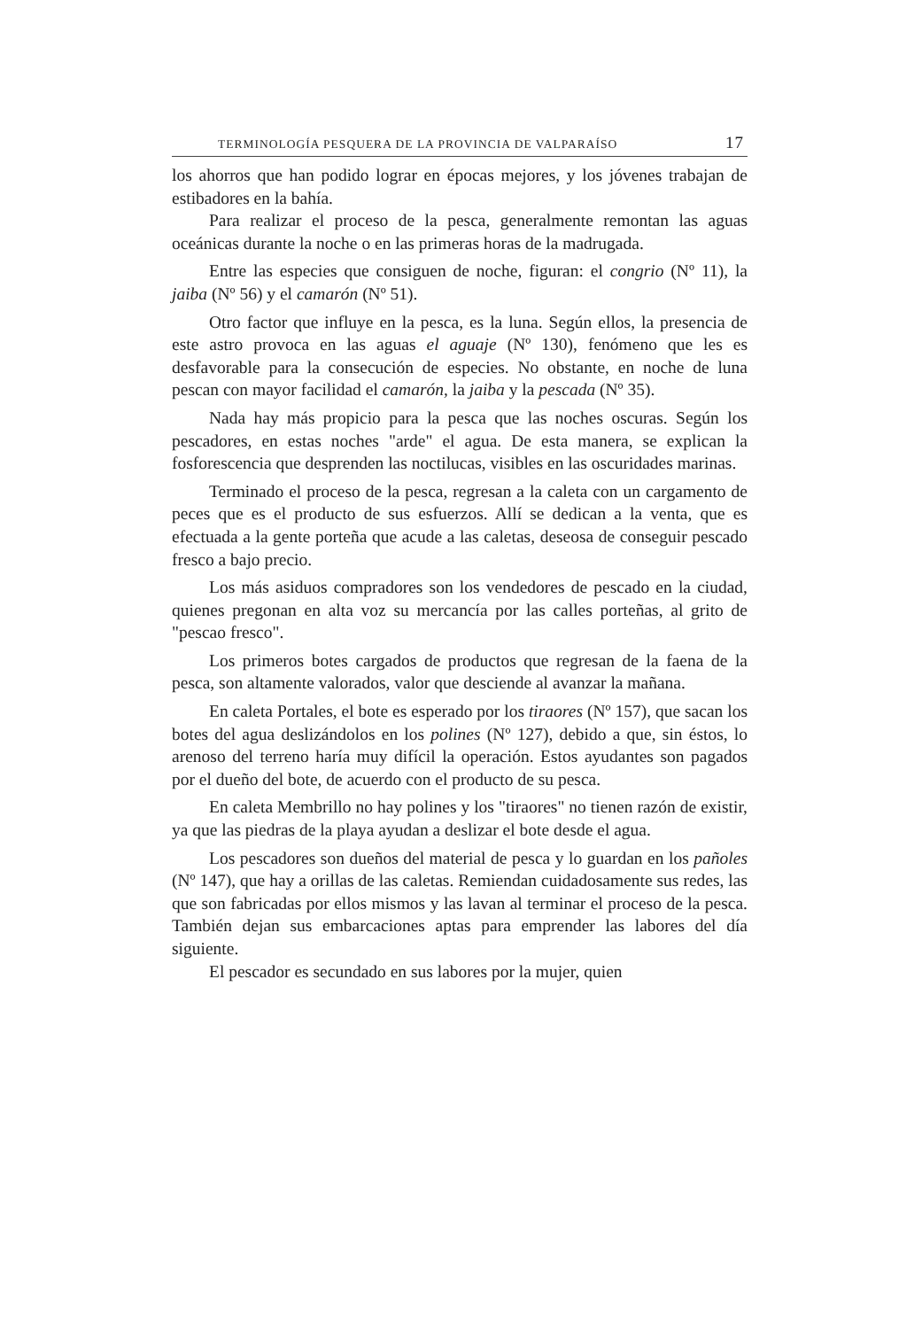TERMINOLOGÍA PESQUERA DE LA PROVINCIA DE VALPARAÍSO 17
los ahorros que han podido lograr en épocas mejores, y los jóvenes trabajan de estibadores en la bahía.
Para realizar el proceso de la pesca, generalmente remontan las aguas oceánicas durante la noche o en las primeras horas de la madrugada.
Entre las especies que consiguen de noche, figuran: el congrio (Nº 11), la jaiba (Nº 56) y el camarón (Nº 51).
Otro factor que influye en la pesca, es la luna. Según ellos, la presencia de este astro provoca en las aguas el aguaje (Nº 130), fenómeno que les es desfavorable para la consecución de especies. No obstante, en noche de luna pescan con mayor facilidad el camarón, la jaiba y la pescada (Nº 35).
Nada hay más propicio para la pesca que las noches oscuras. Según los pescadores, en estas noches "arde" el agua. De esta manera, se explican la fosforescencia que desprenden las noctilucas, visibles en las oscuridades marinas.
Terminado el proceso de la pesca, regresan a la caleta con un cargamento de peces que es el producto de sus esfuerzos. Allí se dedican a la venta, que es efectuada a la gente porteña que acude a las caletas, deseosa de conseguir pescado fresco a bajo precio.
Los más asiduos compradores son los vendedores de pescado en la ciudad, quienes pregonan en alta voz su mercancía por las calles porteñas, al grito de "pescao fresco".
Los primeros botes cargados de productos que regresan de la faena de la pesca, son altamente valorados, valor que desciende al avanzar la mañana.
En caleta Portales, el bote es esperado por los tiraores (Nº 157), que sacan los botes del agua deslizándolos en los polines (Nº 127), debido a que, sin éstos, lo arenoso del terreno haría muy difícil la operación. Estos ayudantes son pagados por el dueño del bote, de acuerdo con el producto de su pesca.
En caleta Membrillo no hay polines y los "tiraores" no tienen razón de existir, ya que las piedras de la playa ayudan a deslizar el bote desde el agua.
Los pescadores son dueños del material de pesca y lo guardan en los pañoles (Nº 147), que hay a orillas de las caletas. Remiendan cuidadosamente sus redes, las que son fabricadas por ellos mismos y las lavan al terminar el proceso de la pesca. También dejan sus embarcaciones aptas para emprender las labores del día siguiente.
El pescador es secundado en sus labores por la mujer, quien